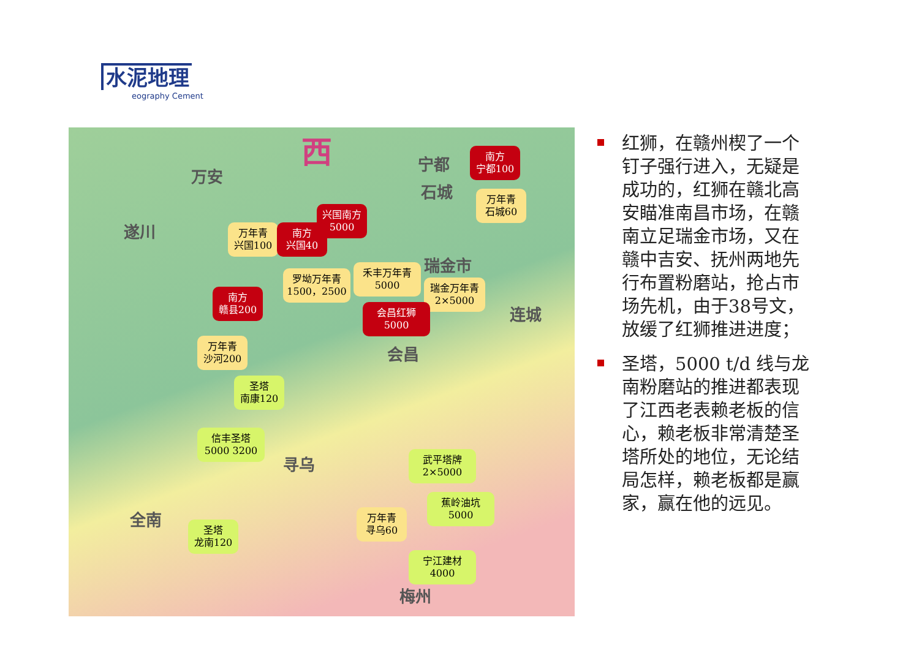水泥地理
eography Cement
西
万安
宁都
石城
遂川
瑞金市
会昌
连城
寻乌
全南
梅州
南方
宁都100
万年青
石城60
兴国南方
5000
万年青
兴国100
南方
兴国40
罗坳万年青
1500，2500
禾丰万年青
5000
瑞金万年青
2×5000
会昌红狮
5000
南方
赣县200
万年青
沙河200
圣塔
南康120
信丰圣塔
5000 3200
武平塔牌
2×5000
蕉岭油坑
5000
万年青
寻乌60
宁江建材
4000
圣塔
龙南120
红狮，在赣州楔了一个钉子强行进入，无疑是成功的，红狮在赣北高安瞄准南昌市场，在赣南立足瑞金市场，又在赣中吉安、抚州两地先行布置粉磨站，抢占市场先机，由于38号文，放缓了红狮推进进度；
圣塔，5000 t/d 线与龙南粉磨站的推进都表现了江西老表赖老板的信心，赖老板非常清楚圣塔所处的地位，无论结局怎样，赖老板都是赢家，赢在他的远见。